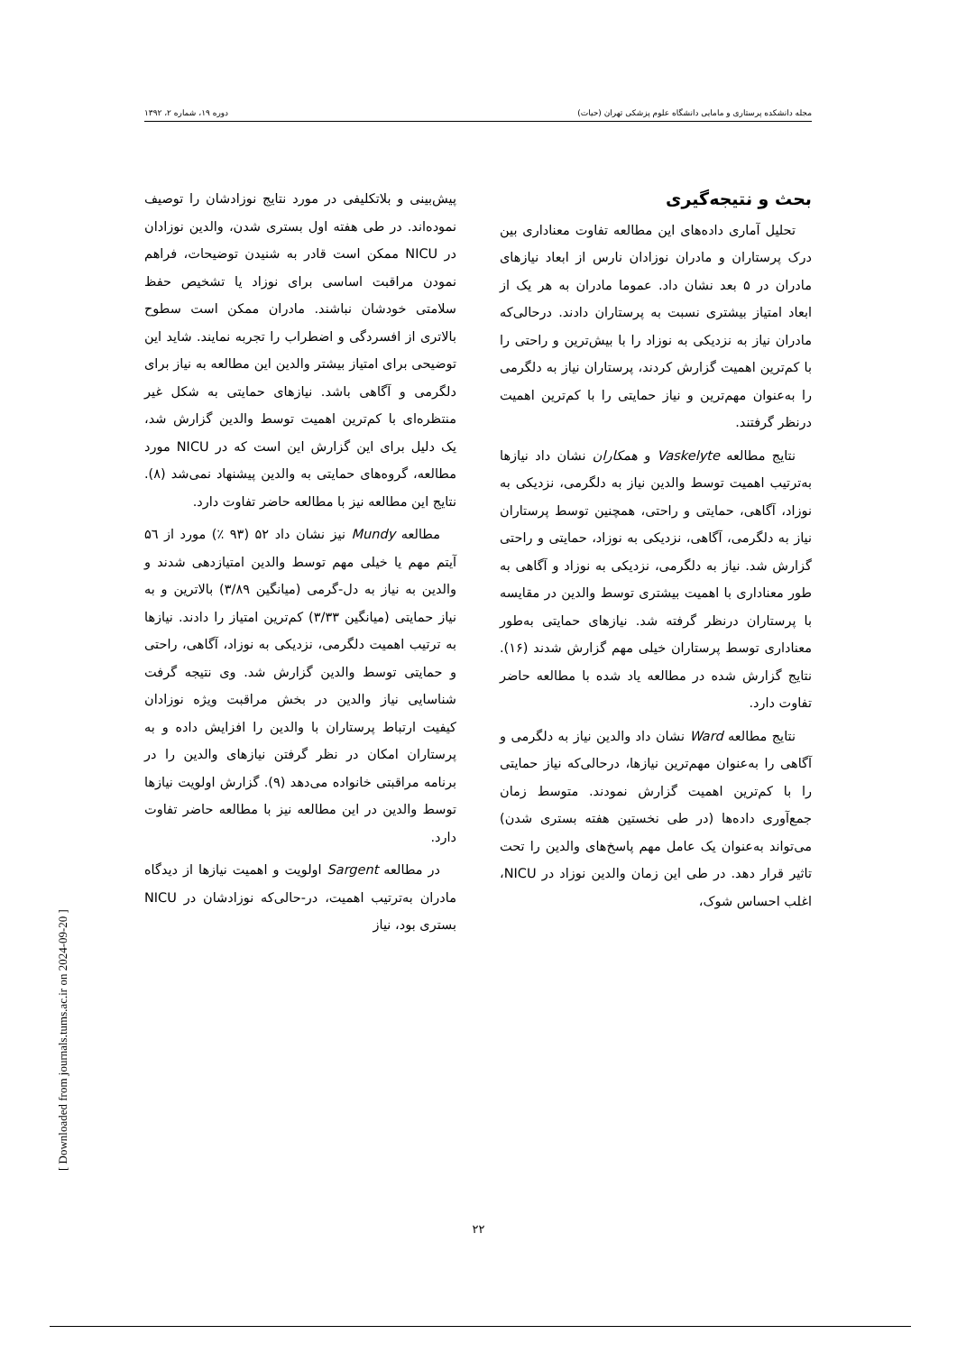مجله دانشکده پرستاری و مامایی دانشگاه علوم پزشکی تهران (حیات) دوره ۱۹، شماره ۲، ۱۳۹۲
بحث و نتیجه‌گیری
تحلیل آماری داده‌های این مطالعه تفاوت معناداری بین درک پرستاران و مادران نوزادان نارس از ابعاد نیازهای مادران در ۵ بعد نشان داد. عموما مادران به هر یک از ابعاد امتیاز بیشتری نسبت به پرستاران دادند. درحالی‌که مادران نیاز به نزدیکی به نوزاد را با بیش‌ترین و راحتی را با کم‌ترین اهمیت گزارش کردند، پرستاران نیاز به دلگرمی را به‌عنوان مهم‌ترین و نیاز حمایتی را با کم‌ترین اهمیت درنظر گرفتند.
نتایج مطالعه Vaskelyte و همکاران نشان داد نیازها به‌ترتیب اهمیت توسط والدین نیاز به دلگرمی، نزدیکی به نوزاد، آگاهی، حمایتی و راحتی، همچنین توسط پرستاران نیاز به دلگرمی، آگاهی، نزدیکی به نوزاد، حمایتی و راحتی گزارش شد. نیاز به دلگرمی، نزدیکی به نوزاد و آگاهی به طور معناداری با اهمیت بیشتری توسط والدین در مقایسه با پرستاران درنظر گرفته شد. نیازهای حمایتی به‌طور معناداری توسط پرستاران خیلی مهم گزارش شدند (۱۶). نتایج گزارش شده در مطالعه یاد شده با مطالعه حاضر تفاوت دارد.
نتایج مطالعه Ward نشان داد والدین نیاز به دلگرمی و آگاهی را به‌عنوان مهم‌ترین نیازها، درحالی‌که نیاز حمایتی را با کم‌ترین اهمیت گزارش نمودند. متوسط زمان جمع‌آوری داده‌ها (در طی نخستین هفته بستری شدن) می‌تواند به‌عنوان یک عامل مهم پاسخ‌های والدین را تحت تاثیر قرار دهد. در طی این زمان والدین نوزاد در NICU، اغلب احساس شوک،
پیش‌بینی و بلاتکلیفی در مورد نتایج نوزادشان را توصیف نموده‌اند. در طی هفته اول بستری شدن، والدین نوزادان در NICU ممکن است قادر به شنیدن توضیحات، فراهم نمودن مراقبت اساسی برای نوزاد یا تشخیص حفظ سلامتی خودشان نباشند. مادران ممکن است سطوح بالاتری از افسردگی و اضطراب را تجربه نمایند. شاید این توضیحی برای امتیاز بیشتر والدین این مطالعه به نیاز برای دلگرمی و آگاهی باشد. نیازهای حمایتی به شکل غیر منتظره‌ای با کم‌ترین اهمیت توسط والدین گزارش شد، یک دلیل برای این گزارش این است که در NICU مورد مطالعه، گروه‌های حمایتی به والدین پیشنهاد نمی‌شد (۸). نتایج این مطالعه نیز با مطالعه حاضر تفاوت دارد.
مطالعه Mundy نیز نشان داد ۵۲ (۹۳ ٪) مورد از ۵٦ آیتم مهم یا خیلی مهم توسط والدین امتیازدهی شدند و والدین به نیاز به دل-گرمی (میانگین ۳/۸۹) بالاترین و به نیاز حمایتی (میانگین ۳/۳۳) کم‌ترین امتیاز را دادند. نیازها به ترتیب اهمیت دلگرمی، نزدیکی به نوزاد، آگاهی، راحتی و حمایتی توسط والدین گزارش شد. وی نتیجه گرفت شناسایی نیاز والدین در بخش مراقبت ویژه نوزادان کیفیت ارتباط پرستاران با والدین را افزایش داده و به پرستاران امکان در نظر گرفتن نیازهای والدین را در برنامه مراقبتی خانواده می‌دهد (۹). گزارش اولویت نیازها توسط والدین در این مطالعه نیز با مطالعه حاضر تفاوت دارد.
در مطالعه Sargent اولویت و اهمیت نیازها از دیدگاه مادران به‌ترتیب اهمیت، در-حالی‌که نوزادشان در NICU بستری بود، نیاز
۲۲
[ Downloaded from journals.tums.ac.ir on 2024-09-20 ]